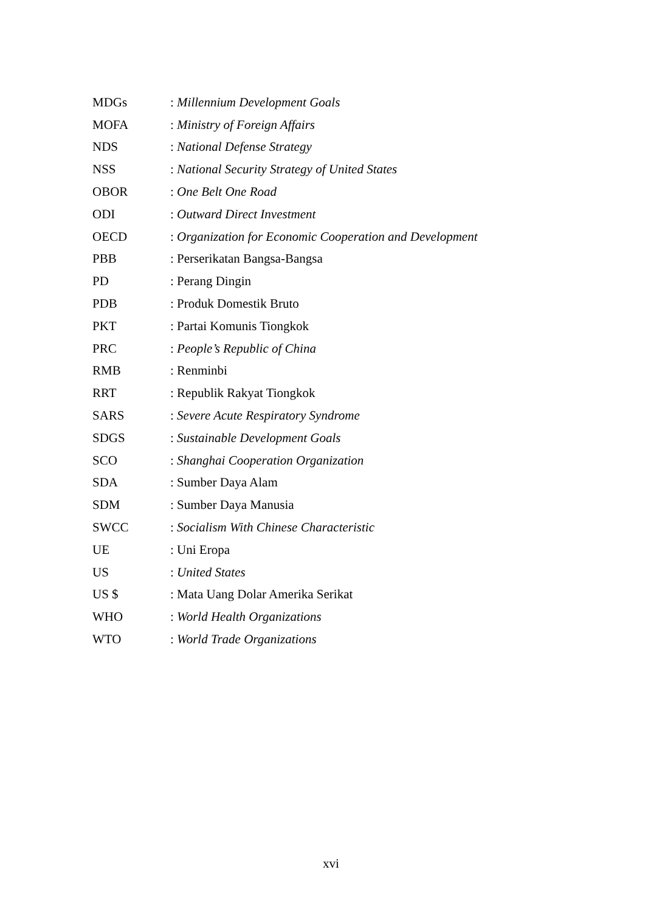MDGs: Millennium Development Goals
MOFA: Ministry of Foreign Affairs
NDS: National Defense Strategy
NSS: National Security Strategy of United States
OBOR: One Belt One Road
ODI: Outward Direct Investment
OECD: Organization for Economic Cooperation and Development
PBB: Perserikatan Bangsa-Bangsa
PD: Perang Dingin
PDB: Produk Domestik Bruto
PKT: Partai Komunis Tiongkok
PRC: People’s Republic of China
RMB: Renminbi
RRT: Republik Rakyat Tiongkok
SARS: Severe Acute Respiratory Syndrome
SDGS: Sustainable Development Goals
SCO: Shanghai Cooperation Organization
SDA: Sumber Daya Alam
SDM: Sumber Daya Manusia
SWCC: Socialism With Chinese Characteristic
UE: Uni Eropa
US: United States
US $: Mata Uang Dolar Amerika Serikat
WHO: World Health Organizations
WTO: World Trade Organizations
xvi